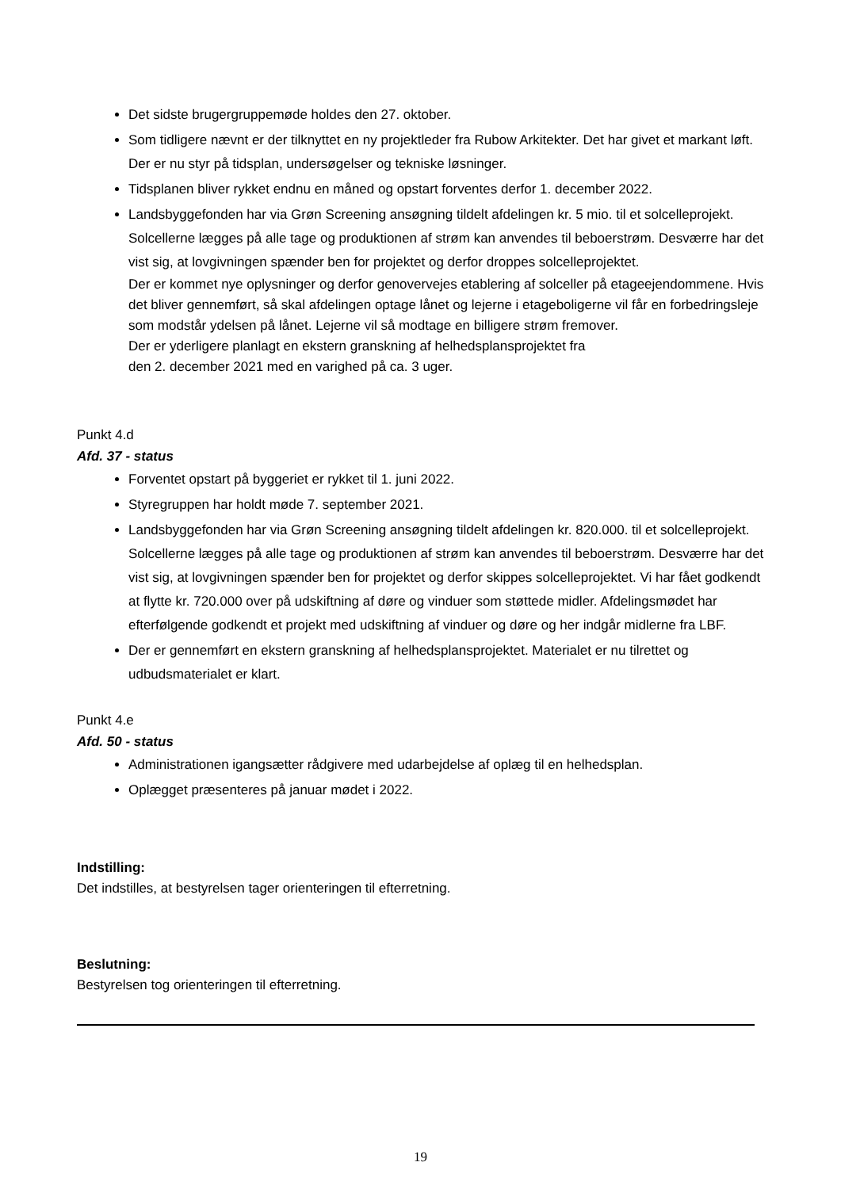Det sidste brugergruppemøde holdes den 27. oktober.
Som tidligere nævnt er der tilknyttet en ny projektleder fra Rubow Arkitekter. Det har givet et markant løft. Der er nu styr på tidsplan, undersøgelser og tekniske løsninger.
Tidsplanen bliver rykket endnu en måned og opstart forventes derfor 1. december 2022.
Landsbyggefonden har via Grøn Screening ansøgning tildelt afdelingen kr. 5 mio. til et solcelleprojekt. Solcellerne lægges på alle tage og produktionen af strøm kan anvendes til beboerstrøm. Desværre har det vist sig, at lovgivningen spænder ben for projektet og derfor droppes solcelleprojektet.
Der er kommet nye oplysninger og derfor genovervejes etablering af solceller på etageejendommene. Hvis det bliver gennemført, så skal afdelingen optage lånet og lejerne i etageboligerne vil får en forbedringsleje som modstår ydelsen på lånet. Lejerne vil så modtage en billigere strøm fremover.
Der er yderligere planlagt en ekstern granskning af helhedsplansprojektet fra
den 2. december 2021 med en varighed på ca. 3 uger.
Punkt 4.d
Afd. 37 - status
Forventet opstart på byggeriet er rykket til 1. juni 2022.
Styregruppen har holdt møde 7. september 2021.
Landsbyggefonden har via Grøn Screening ansøgning tildelt afdelingen kr. 820.000. til et solcelleprojekt. Solcellerne lægges på alle tage og produktionen af strøm kan anvendes til beboerstrøm. Desværre har det vist sig, at lovgivningen spænder ben for projektet og derfor skippes solcelleprojektet. Vi har fået godkendt at flytte kr. 720.000 over på udskiftning af døre og vinduer som støttede midler. Afdelingsmødet har efterfølgende godkendt et projekt med udskiftning af vinduer og døre og her indgår midlerne fra LBF.
Der er gennemført en ekstern granskning af helhedsplansprojektet. Materialet er nu tilrettet og udbudsmaterialet er klart.
Punkt 4.e
Afd. 50 - status
Administrationen igangsætter rådgivere med udarbejdelse af oplæg til en helhedsplan.
Oplægget præsenteres på januar mødet i 2022.
Indstilling:
Det indstilles, at bestyrelsen tager orienteringen til efterretning.
Beslutning:
Bestyrelsen tog orienteringen til efterretning.
19